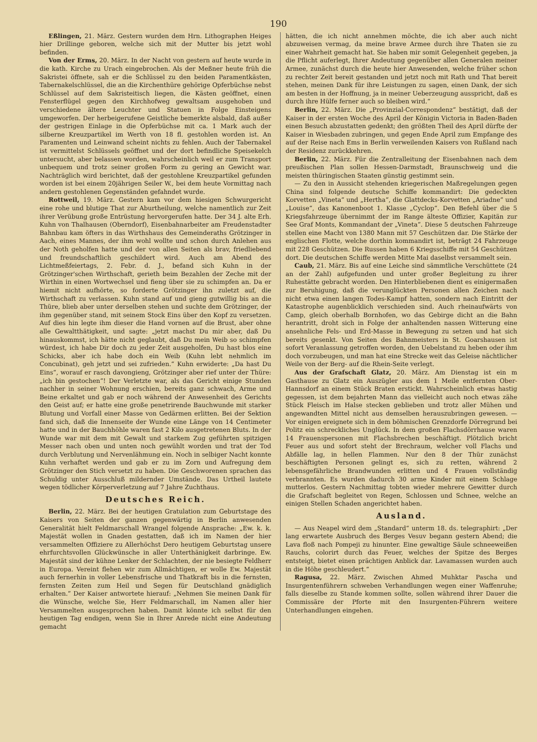190
Eßlingen, 21. März. Gestern wurden dem Hrn. Lithographen Heiges hier Drillinge geboren, welche sich mit der Mutter bis jetzt wohl befinden.
Von der Erms, 20. März. In der Nacht von gestern auf heute wurde in die kath. Kirche zu Urach eingebrochen. Als der Meßner heute früh die Sakristei öffnete, sah er die Schlüssel zu den beiden Paramentkästen, Tabernakelschlüssel, die an die Kirchenthüre gehörige Opferbüchse nebst Schlüssel auf dem Sakristeitisch liegen, die Kästen geöffnet, einen Fensterflügel gegen den Kirchhofweg gewaltsam ausgehoben und verschiedene ältere Leuchter und Statuen in Folge Einsteigens umgeworfen. Der herbeigerufene Geistliche bemerkte alsbald, daß außer der gestrigen Einlage in die Opferbüchse mit ca. 1 Mark auch der silberne Kreuzpartikel im Werth von 18 fl. gestohlen worden ist. An Paramenten und Leinwand scheint nichts zu fehlen. Auch der Tabernakel ist vermittelst Schlüssels geöffnet und der dort befindliche Speisekelch untersucht, aber belassen worden, wahrscheinlich weil er zum Transport unbequem und trotz seiner großen Form zu gering an Gewicht war. Nachträglich wird berichtet, daß der gestohlene Kreuzpartikel gefunden worden ist bei einem 20jährigen Seiler W., bei dem heute Vormittag nach andern gestohlenen Gegenständen gefahndet wurde.
Rottweil, 19. März. Gestern kam vor dem hiesigen Schwurgericht eine rohe und blutige That zur Aburtheilung, welche namentlich zur Zeit ihrer Verübung große Entrüstung hervorgerufen hatte. Der 34 J. alte Erh. Kuhn von Thalhausen (Oberndorf), Eisenbahnarbeiter am Freudenstadter Bahnbau kam öfters in das Wirthshaus des Gemeinderaths Grötzinger in Aach, eines Mannes, der ihm wohl wollte und schon durch Anlehen aus der Noth geholfen hatte und der von allen Seiten als brav, friedliebend und freundschaftlich geschildert wird. Auch am Abend des Lichtmeßfeiertags, 2. Febr. d. J., befand sich Kuhn in der Grötzinger'schen Wirthschaft, gerieth beim Bezahlen der Zeche mit der Wirthin in einen Wortwechsel und fieng über sie zu schimpfen an. Da er hiemit nicht aufhörte, so forderte Grötzinger ihn zuletzt auf, die Wirthschaft zu verlassen. Kuhn stand auf und gieng gutwillig bis an die Thüre, blieb aber unter derselben stehen und suchte dem Grötzinger, der ihm gegenüber stand, mit seinem Stock Eins über den Kopf zu versetzen. Auf dies hin legte ihm dieser die Hand vornen auf die Brust, aber ohne alle Gewaltthätigkeit, und sagte: „jetzt machst Du mir aber, daß Du hinauskommst, ich hätte nicht geglaubt, daß Du mein Weib so schimpfen würdest, ich habe Dir doch zu jeder Zeit ausgeholfen, Du hast blos eine Schicks, aber ich habe doch ein Weib (Kuhn lebt nehmlich im Concubinat), geh jetzt und sei zufrieden.“ Kuhn erwiderte: „Da hast Du Eins“, worauf er rasch davongieng, Grötzinger aber rief unter der Thüre: „ich bin gestochen“! Der Verletzte war, als das Gericht einige Stunden nachher in seiner Wohnung erschien, bereits ganz schwach, Arme und Beine erkaltet und gab er noch während der Anwesenheit des Gerichts den Geist auf; er hatte eine große penetrirende Bauchwunde mit starker Blutung und Vorfall einer Masse von Gedärmen erlitten. Bei der Sektion fand sich, daß die Innenseite der Wunde eine Länge von 14 Centimeter hatte und in der Bauchhöhle waren fast 2 Kilo ausgetretenen Bluts. In der Wunde war mit dem mit Gewalt und starkem Zug geführten spitzigen Messer nach oben und unten noch gewühlt worden und trat der Tod durch Verblutung und Nervenlähmung ein. Noch in selbiger Nacht konnte Kuhn verhaftet werden und gab er zu im Zorn und Aufregung dem Grötzinger den Stich versetzt zu haben. Die Geschworenen sprachen das Schuldig unter Ausschluß mildernder Umstände. Das Urtheil lautete wegen tödlicher Körperverletzung auf 7 Jahre Zuchthaus.
Deutsches Reich.
Berlin, 22. März. Bei der heutigen Gratulation zum Geburtstage des Kaisers von Seiten der ganzen gegenwärtig in Berlin anwesenden Generalität hielt Feldmarschall Wrangel folgende Ansprache: „Ew. k. k. Majestät wollen in Gnaden gestatten, daß ich im Namen der hier versammelten Offiziere zu Allerhöchst Dero heutigem Geburtstag unsere ehrfurchtsvollen Glückwünsche in aller Unterthänigkeit darbringe. Ew. Majestät sind der kühne Lenker der Schlachten, der nie besiegte Feldherr in Europa. Vereint flehen wir zum Allmächtigen, er wolle Ew. Majestät auch fernerhin in voller Lebensfrische und Thatkraft bis in die fernsten, fernsten Zeiten zum Heil und Segen für Deutschland gnädiglich erhalten.“ Der Kaiser antwortete hierauf: „Nehmen Sie meinen Dank für die Wünsche, welche Sie, Herr Feldmarschall, im Namen aller hier Versammelten ausgesprochen haben. Damit könnte ich selbst für den heutigen Tag endigen, wenn Sie in Ihrer Anrede nicht eine Andeutung gemacht
hätten, die ich nicht annehmen möchte, die ich aber auch nicht abzuweisen vermag, da meine brave Armee durch ihre Thaten sie zu einer Wahrheit gemacht hat. Sie haben mir somit Gelegenheit gegeben, ja die Pflicht auferlegt, Ihrer Andeutung gegenüber allen Generalen meiner Armee, zunächst durch die heute hier Anwesenden, welche früher schon zu rechter Zeit bereit gestanden und jetzt noch mit Rath und That bereit stehen, meinen Dank für ihre Leistungen zu sagen, einen Dank, der sich am besten in der Hoffnung, ja in meiner Ueberzeugung ausspricht, daß es durch ihre Hülfe ferner auch so bleiben wird.“
Berlin, 22. März. Die „Provinzial-Correspondenz“ bestätigt, daß der Kaiser in der ersten Woche des April der Königin Victoria in Baden-Baden einen Besuch abzustatten gedenkt; den größten Theil des April dürfte der Kaiser in Wiesbaden zubringen, und gegen Ende April zum Empfange des auf der Reise nach Ems in Berlin verweilenden Kaisers von Rußland nach der Residenz zurückkehren.
Berlin, 22. März. Für die Zentralleitung der Eisenbahnen nach dem preußischen Plan sollen Hessen-Darmstadt, Braunschweig und die meisten thüringischen Staaten günstig gestimmt sein.
— Zu den in Aussicht stehenden kriegerischen Maßregelungen gegen China sind folgende deutsche Schiffe kommandirt: Die gedeckten Korvetten „Vineta“ und „Hertha“, die Glattdecks-Korvetten „Ariadne“ und „Louise“, das Kanonenboot 1. Klasse „Cyclop“. Den Befehl über die 5 Kriegsfahrzeuge übernimmt der im Range älteste Offizier, Kapitän zur See Graf Monts, Kommandant der „Vineta“. Diese 5 deutschen Fahrzeuge stellen eine Macht von 1380 Mann mit 57 Geschützen dar. Die Stärke der englischen Flotte, welche dorthin kommandirt ist, beträgt 24 Fahrzeuge mit 228 Geschützen. Die Russen haben 6 Kriegsschiffe mit 54 Geschützen dort. Die deutschen Schiffe werden Mitte Mai daselbst versammelt sein.
Caub, 21. März. Bis auf eine Leiche sind sämmtliche Verschüttete (24 an der Zahl) aufgefunden und unter großer Begleitung zu ihrer Ruhestätte gebracht worden. Den Hinterbliebenen dient es einigermaßen zur Beruhigung, daß die verunglückten Personen allen Zeichen nach nicht etwa einen langen Todes-Kampf hatten, sondern nach Eintritt der Katastrophe augenblicklich verschieden sind. Auch rheinaufwärts von Camp, gleich oberhalb Bornhofen, wo das Gebirge dicht an die Bahn herantritt, droht sich in Folge der anhaltenden nassen Witterung eine ansehnliche Fels- und Erd-Masse in Bewegung zu setzen und hat sich bereits gesenkt. Von Seiten des Bahnmeisters in St. Goarshausen ist sofort Veranlassung getroffen worden, den Uebelstand zu heben oder ihm doch vorzubeugen, und man hat eine Strecke weit das Geleise nächtlicher Weile von der Berg- auf die Rhein-Seite verlegt.
Aus der Grafschaft Glatz, 20. März. Am Dienstag ist ein m Gasthause zu Glatz ein Auszügler aus dem 1 Meile entfernten Ober-Hannsdorf an einem Stück Braten erstickt. Wahrscheinlich etwas hastig gegessen, ist dem bejahrten Mann das vielleicht auch noch etwas zähe Stück Fleisch im Halse stecken geblieben und trotz aller Mühen und angewandten Mittel nicht aus demselben herauszubringen gewesen. — Vor einigen ereignete sich in dem böhmischen Grenzdorfe Dörregrund bei Politz ein schreckliches Unglück. In dem großen Flachsdörrhause waren 14 Frauenspersonen mit Flachsbrechen beschäftigt. Plötzlich bricht Feuer aus und sofort steht der Brechraum, welcher voll Flachs und Abfälle lag, in hellen Flammen. Nur den 8 der Thür zunächst beschäftigten Personen gelingt es, sich zu retten, während 2 lebensgefährliche Brandwunden erlitten und 4 Frauen vollständig verbrannten. Es wurden dadurch 30 arme Kinder mit einem Schlage mutterlos. Gestern Nachmittag tobten wieder mehrere Gewitter durch die Grafschaft begleitet von Regen, Schlossen und Schnee, welche an einigen Stellen Schaden angerichtet haben.
Ausland.
— Aus Neapel wird dem „Standard“ unterm 18. ds. telegraphirt: „Der lang erwartete Ausbruch des Berges Vesuv begann gestern Abend; die Lava floß nach Pompeji zu hinunter. Eine gewaltige Säule schneeweißen Rauchs, colorirt durch das Feuer, welches der Spitze des Berges entsteigt, bietet einen prächtigen Anblick dar. Lavamassen wurden auch in die Höhe geschleudert.“
Ragusa, 22. März. Zwischen Ahmed Muhktar Pascha und Insurgentenführern schweben Verhandlungen wegen einer Waffenruhe; falls dieselbe zu Stande kommen sollte, sollen während ihrer Dauer die Commissäre der Pforte mit den Insurgenten-Führern weitere Unterhandlungen eingehen.